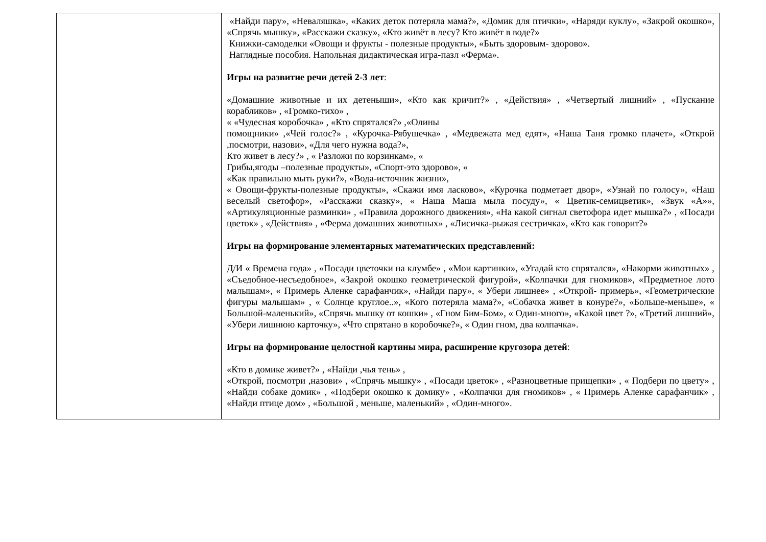| | «Найди пару», «Неваляшка», «Каких деток потеряла мама?», «Домик для птички», «Наряди куклу», «Закрой окошко», «Спрячь мышку», «Расскажи сказку», «Кто живёт в лесу? Кто живёт в воде?» Книжки-самоделки «Овощи и фрукты - полезные продукты», «Быть здоровым- здорово». Наглядные пособия. Напольная дидактическая игра-пазл «Ферма». Игры на развитие речи детей 2-3 лет : «Домашние животные и их детеныши», «Кто как кричит?» , «Действия» , «Четвертый лишний» , «Пускание корабликов» , «Громко-тихо» , « «Чудесная коробочка» , «Кто спрятался?» ,«Олины помощники» ,«Чей голос?» , «Курочка-Рябушечка» , «Медвежата мед едят», «Наша Таня громко плачет», «Открой ,посмотри, назови», «Для чего нужна вода?», Кто живет в лесу?» , « Разложи по корзинкам», « Грибы,ягоды –полезные продукты», «Спорт-это здорово», « «Как правильно мыть руки?», «Вода-источник жизни», « Овощи-фрукты-полезные продукты», «Скажи имя ласково», «Курочка подметает двор», «Узнай по голосу», «Наш веселый светофор», «Расскажи сказку», « Наша Маша мыла посуду», « Цветик-семицветик», «Звук «А»», «Артикуляционные разминки» , «Правила дорожного движения», «На какой сигнал светофора идет мышка?» , «Посади цветок» , «Действия» , «Ферма домашних животных» , «Лисичка-рыжая сестричка», «Кто как говорит?» Игры на формирование элементарных математических представлений: Д/И « Времена года» , «Посади цветочки на клумбе» , «Мои картинки», «Угадай кто спрятался», «Накорми животных» , «Съедобное-несъедобное», «Закрой окошко геометрической фигурой», «Колпачки для гномиков», «Предметное лото малышам», « Примерь Аленке сарафанчик», «Найди пару», « Убери лишнее» , «Открой- примерь», «Геометрические фигуры малышам» , « Солнце круглое..», «Кого потеряла мама?», «Собачка живет в конуре?», «Больше-меньше», « Большой-маленький», «Спрячь мышку от кошки» , «Гном Бим-Бом», « Один-много», «Какой цвет ?», «Третий лишний», «Убери лишнюю карточку», «Что спрятано в коробочке?», « Один гном, два колпачка». Игры на формирование целостной картины мира, расширение кругозора детей : «Кто в домике живет?» , «Найди ,чья тень» , «Открой, посмотри ,назови» , «Спрячь мышку» , «Посади цветок» , «Разноцветные прищепки» , « Подбери по цвету» , «Найди собаке домик» , «Подбери окошко к домику» , «Колпачки для гномиков» , « Примерь Аленке сарафанчик» , «Найди птице дом» , «Большой , меньше, маленький» , «Один-много». |